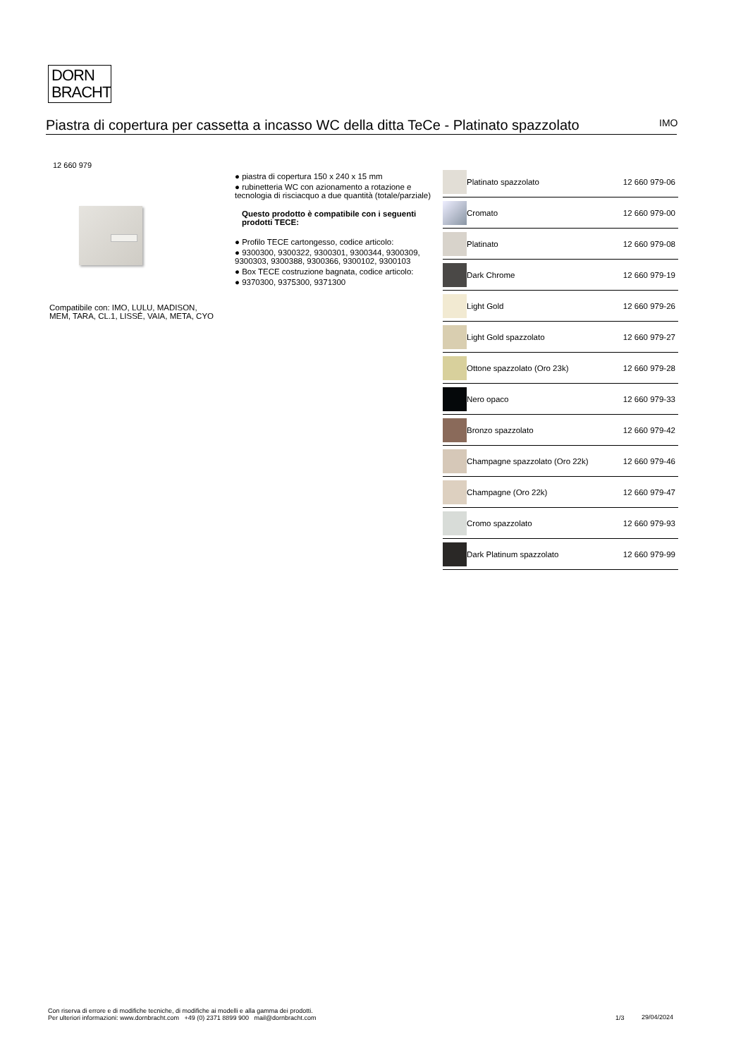DORN
BRACHT
Piastra di copertura per cassetta a incasso WC della ditta TeCe - Platinato spazzolato
IMO
12 660 979
Compatibile con: IMO, LULU, MADISON, MEM, TARA, CL.1, LISSÉ, VAIA, META, CYO
● piastra di copertura 150 x 240 x 15 mm
● rubinetteria WC con azionamento a rotazione e tecnologia di risciacquo a due quantità (totale/parziale)
Questo prodotto è compatibile con i seguenti prodotti TECE:
● Profilo TECE cartongesso, codice articolo:
● 9300300, 9300322, 9300301, 9300344, 9300309, 9300303, 9300388, 9300366, 9300102, 9300103
● Box TECE costruzione bagnata, codice articolo:
● 9370300, 9375300, 9371300
| | Platinato spazzolato | 12 660 979-06 |
| | Cromato | 12 660 979-00 |
| | Platinato | 12 660 979-08 |
| | Dark Chrome | 12 660 979-19 |
| | Light Gold | 12 660 979-26 |
| | Light Gold spazzolato | 12 660 979-27 |
| | Ottone spazzolato (Oro 23k) | 12 660 979-28 |
| | Nero opaco | 12 660 979-33 |
| | Bronzo spazzolato | 12 660 979-42 |
| | Champagne spazzolato (Oro 22k) | 12 660 979-46 |
| | Champagne (Oro 22k) | 12 660 979-47 |
| | Cromo spazzolato | 12 660 979-93 |
| | Dark Platinum spazzolato | 12 660 979-99 |
Con riserva di errore e di modifiche tecniche, di modifiche ai modelli e alla gamma dei prodotti.
Per ulteriori informazioni: www.dornbracht.com +49 (0) 2371 8899 900 mail@dornbracht.com
1/3 29/04/2024